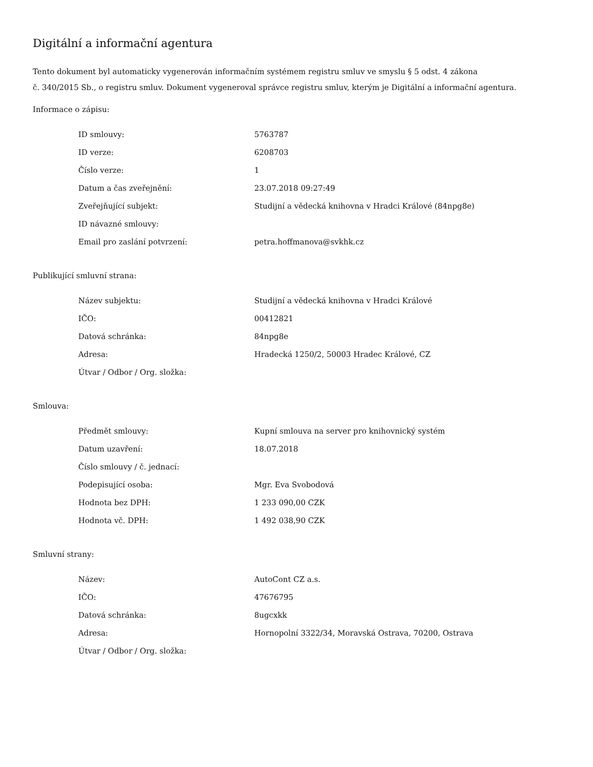Digitální a informační agentura
Tento dokument byl automaticky vygenerován informačním systémem registru smluv ve smyslu § 5 odst. 4 zákona
č. 340/2015 Sb., o registru smluv. Dokument vygeneroval správce registru smluv, kterým je Digitální a informační agentura.
Informace o zápisu:
| ID smlouvy: | 5763787 |
| ID verze: | 6208703 |
| Číslo verze: | 1 |
| Datum a čas zveřejnění: | 23.07.2018 09:27:49 |
| Zveřejňující subjekt: | Studijní a vědecká knihovna v Hradci Králové (84npg8e) |
| ID návazné smlouvy: | |
| Email pro zaslání potvrzení: | petra.hoffmanova@svkhk.cz |
Publikující smluvní strana:
| Název subjektu: | Studijní a vědecká knihovna v Hradci Králové |
| IČO: | 00412821 |
| Datová schránka: | 84npg8e |
| Adresa: | Hradecká 1250/2, 50003 Hradec Králové, CZ |
| Útvar / Odbor / Org. složka: | |
Smlouva:
| Předmět smlouvy: | Kupní smlouva na server pro knihovnický systém |
| Datum uzavření: | 18.07.2018 |
| Číslo smlouvy / č. jednací: | |
| Podepisující osoba: | Mgr. Eva Svobodová |
| Hodnota bez DPH: | 1 233 090,00 CZK |
| Hodnota vč. DPH: | 1 492 038,90 CZK |
Smluvní strany:
| Název: | AutoCont CZ a.s. |
| IČO: | 47676795 |
| Datová schránka: | 8ugcxkk |
| Adresa: | Hornopolní 3322/34, Moravská Ostrava, 70200, Ostrava |
| Útvar / Odbor / Org. složka: | |